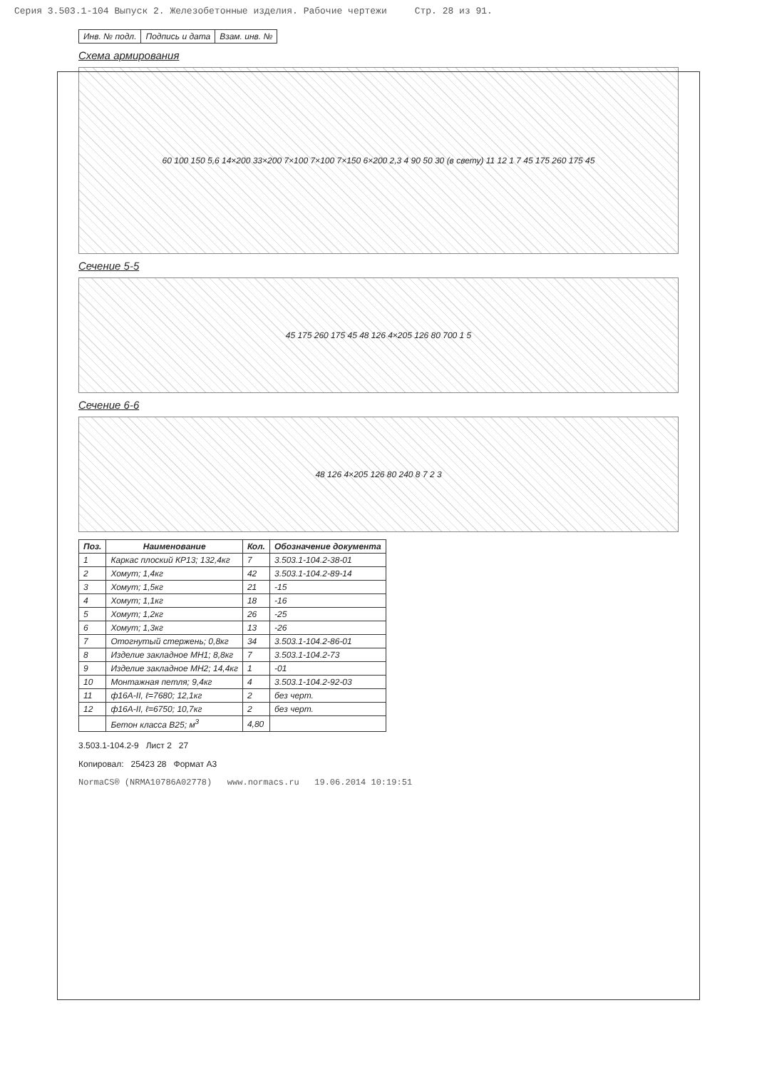Серия 3.503.1-104 Выпуск 2. Железобетонные изделия. Рабочие чертежи Стр. 28 из 91.
| Инв. № подл. | Подпись и дата | Взам. инв. № |
Схема армирования
60 100 150 5,6 14×200 33×200 7×100 7×100 7×150 6×200 2,3 4 90 50 30 (в свету) 11 12 1 7 45 175 260 175 45
Сечение 5-5
45 175 260 175 45 48 126 4×205 126 80 700 1 5
Сечение 6-6
48 126 4×205 126 80 240 8 7 2 3
| Поз. | Наименование | Кол. | Обозначение документа |
| --- | --- | --- | --- |
| 1 | Каркас плоский КР13; 132,4кг | 7 | 3.503.1-104.2-38-01 |
| 2 | Хомут; 1,4кг | 42 | 3.503.1-104.2-89-14 |
| 3 | Хомут; 1,5кг | 21 | -15 |
| 4 | Хомут; 1,1кг | 18 | -16 |
| 5 | Хомут; 1,2кг | 26 | -25 |
| 6 | Хомут; 1,3кг | 13 | -26 |
| 7 | Отогнутый стержень; 0,8кг | 34 | 3.503.1-104.2-86-01 |
| 8 | Изделие закладное МН1; 8,8кг | 7 | 3.503.1-104.2-73 |
| 9 | Изделие закладное МН2; 14,4кг | 1 | -01 |
| 10 | Монтажная петля; 9,4кг | 4 | 3.503.1-104.2-92-03 |
| 11 | ф16А-II, ℓ=7680; 12,1кг | 2 | без черт. |
| 12 | ф16А-II, ℓ=6750; 10,7кг | 2 | без черт. |
| | Бетон класса В25; м<sup>3</sup> | 4,80 | |
3.503.1-104.2-9 Лист 2 27
Копировал: 25423 28 Формат А3
NormaCS® (NRMA10786A02778) www.normacs.ru 19.06.2014 10:19:51